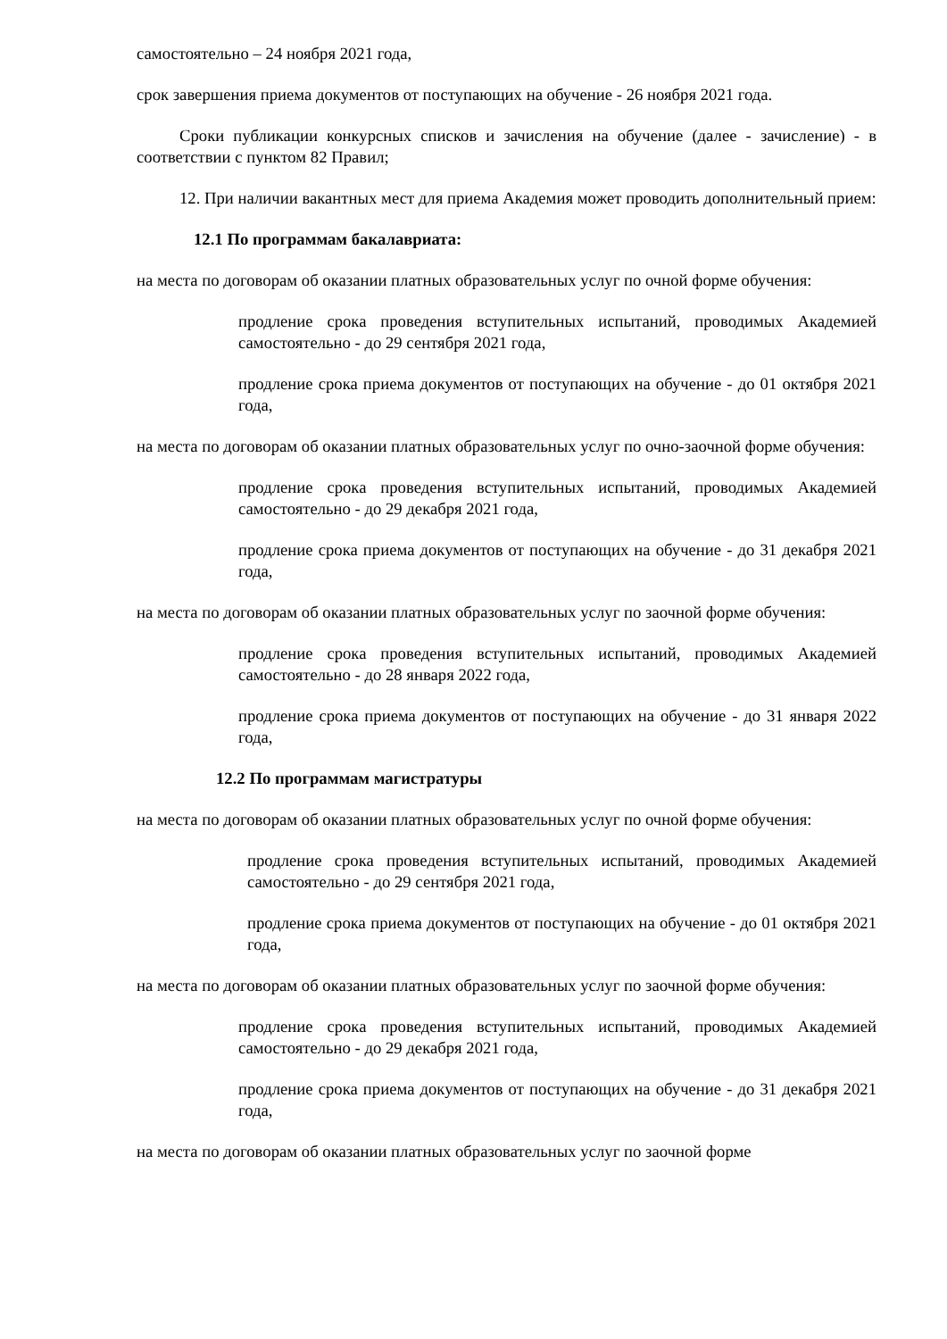самостоятельно – 24 ноября 2021 года,
срок завершения приема документов от поступающих на обучение - 26 ноября 2021 года.
Сроки публикации конкурсных списков и зачисления на обучение (далее - зачисление) - в соответствии с пунктом 82 Правил;
12. При наличии вакантных мест для приема Академия может проводить дополнительный прием:
12.1 По программам бакалавриата:
на места по договорам об оказании платных образовательных услуг по очной форме обучения:
продление срока проведения вступительных испытаний, проводимых Академией самостоятельно - до 29 сентября 2021 года,
продление срока приема документов от поступающих на обучение - до 01 октября 2021 года,
на места по договорам об оказании платных образовательных услуг по очно-заочной форме обучения:
продление срока проведения вступительных испытаний, проводимых Академией самостоятельно - до 29 декабря 2021 года,
продление срока приема документов от поступающих на обучение - до 31 декабря 2021 года,
на места по договорам об оказании платных образовательных услуг по заочной форме обучения:
продление срока проведения вступительных испытаний, проводимых Академией самостоятельно - до 28 января 2022 года,
продление срока приема документов от поступающих на обучение - до 31 января 2022 года,
12.2 По программам магистратуры
на места по договорам об оказании платных образовательных услуг по очной форме обучения:
продление срока проведения вступительных испытаний, проводимых Академией самостоятельно - до 29 сентября 2021 года,
продление срока приема документов от поступающих на обучение - до 01 октября 2021 года,
на места по договорам об оказании платных образовательных услуг по заочной форме обучения:
продление срока проведения вступительных испытаний, проводимых Академией самостоятельно - до 29 декабря 2021 года,
продление срока приема документов от поступающих на обучение - до 31 декабря 2021 года,
на места по договорам об оказании платных образовательных услуг по заочной форме